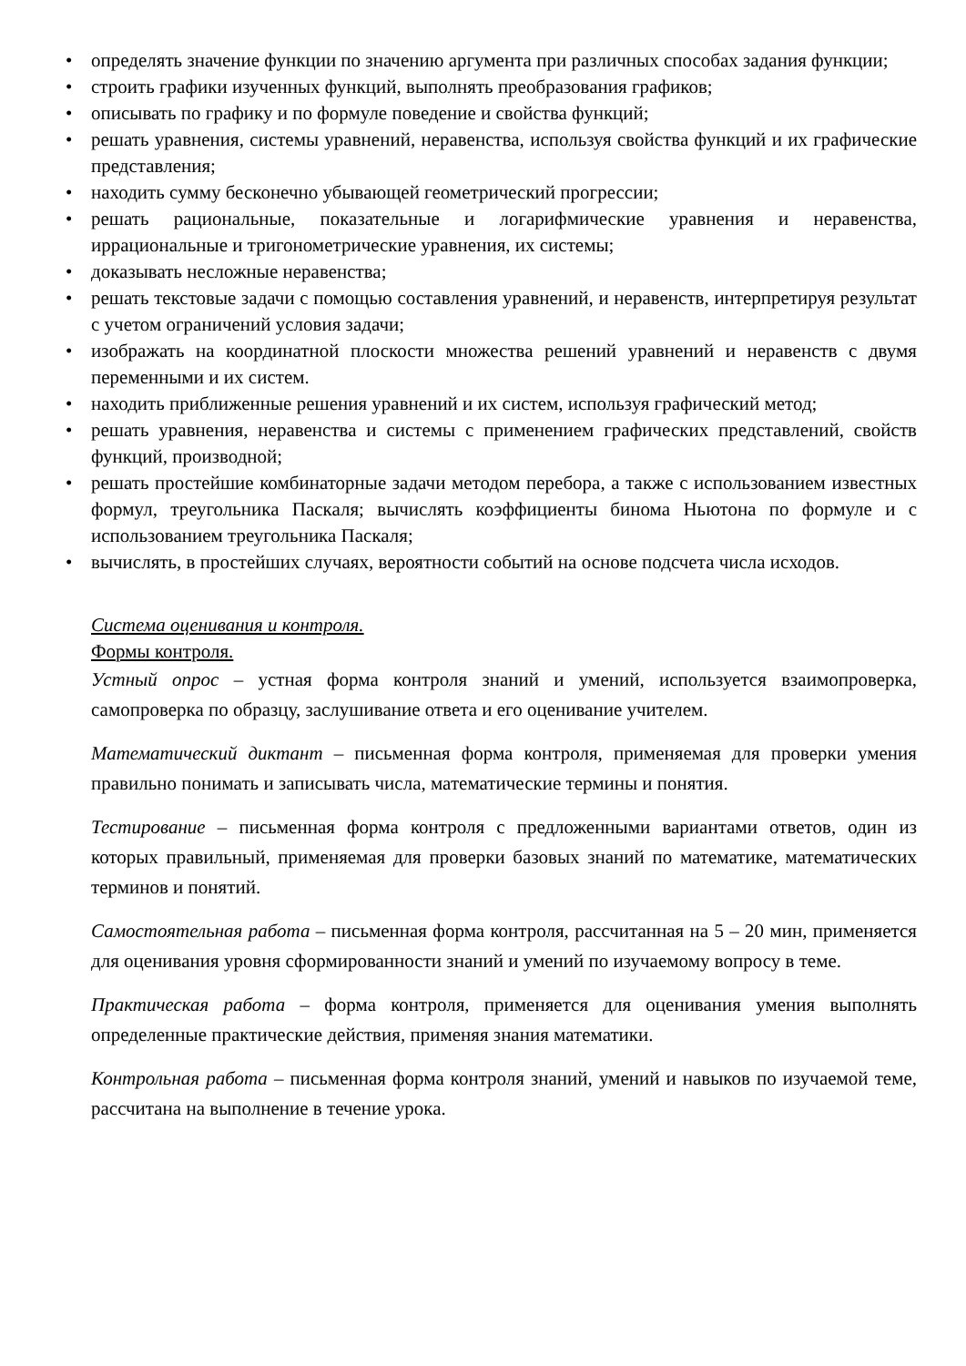• определять значение функции по значению аргумента при различных способах задания функции;
• строить графики изученных функций, выполнять преобразования графиков;
• описывать по графику и по формуле поведение и свойства функций;
• решать уравнения, системы уравнений, неравенства, используя свойства функций и их графические представления;
• находить сумму бесконечно убывающей геометрический прогрессии;
• решать рациональные, показательные и логарифмические уравнения и неравенства, иррациональные и тригонометрические уравнения, их системы;
• доказывать несложные неравенства;
• решать текстовые задачи с помощью составления уравнений, и неравенств, интерпретируя результат с учетом ограничений условия задачи;
• изображать на координатной плоскости множества решений уравнений и неравенств с двумя переменными и их систем.
• находить приближенные решения уравнений и их систем, используя графический метод;
• решать уравнения, неравенства и системы с применением графических представлений, свойств функций, производной;
• решать простейшие комбинаторные задачи методом перебора, а также с использованием известных формул, треугольника Паскаля; вычислять коэффициенты бинома Ньютона по формуле и с использованием треугольника Паскаля;
• вычислять, в простейших случаях, вероятности событий на основе подсчета числа исходов.
Система оценивания и контроля.
Формы контроля.
Устный опрос – устная форма контроля знаний и умений, используется взаимопроверка, самопроверка по образцу, заслушивание ответа и его оценивание учителем.
Математический диктант – письменная форма контроля, применяемая для проверки умения правильно понимать и записывать числа, математические термины и понятия.
Тестирование – письменная форма контроля с предложенными вариантами ответов, один из которых правильный, применяемая для проверки базовых знаний по математике, математических терминов и понятий.
Самостоятельная работа – письменная форма контроля, рассчитанная на 5 – 20 мин, применяется для оценивания уровня сформированности знаний и умений по изучаемому вопросу в теме.
Практическая работа – форма контроля, применяется для оценивания умения выполнять определенные практические действия, применяя знания математики.
Контрольная работа – письменная форма контроля знаний, умений и навыков по изучаемой теме, рассчитана на выполнение в течение урока.